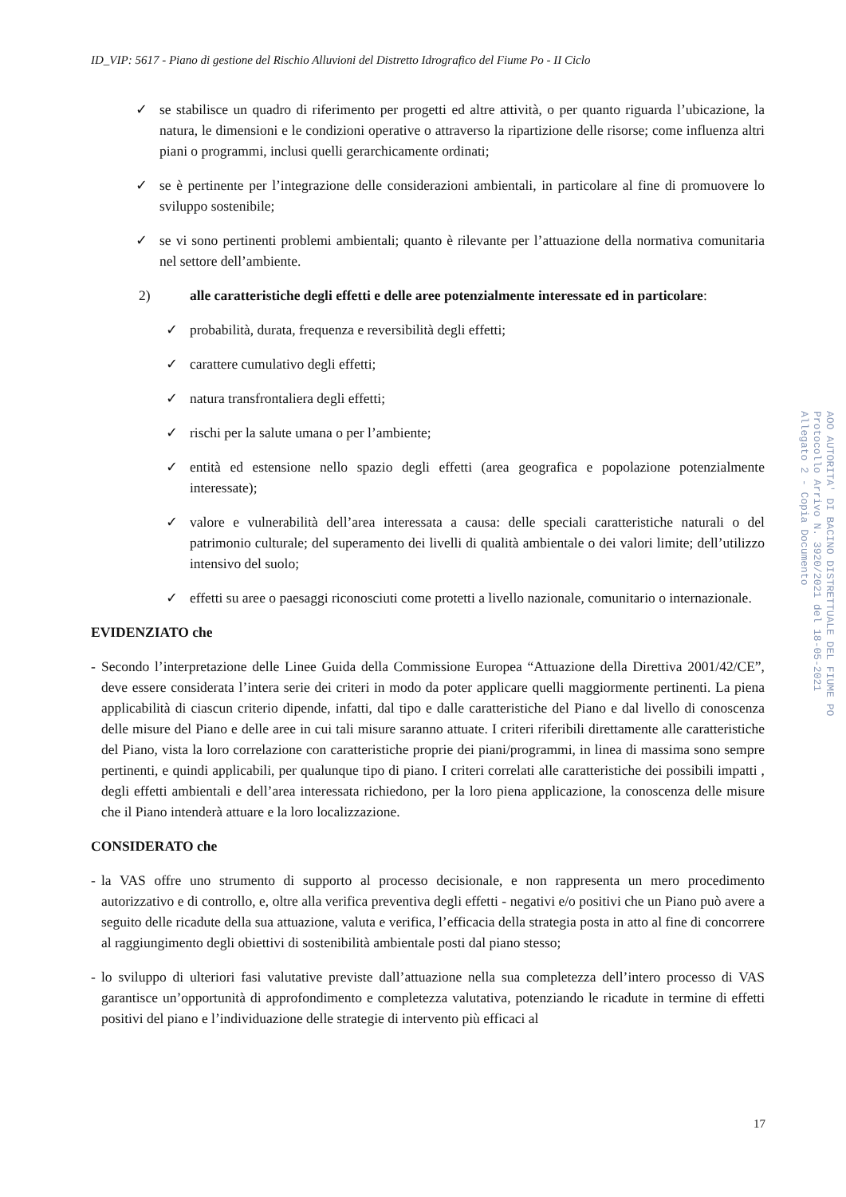ID_VIP: 5617 - Piano di gestione del Rischio Alluvioni del Distretto Idrografico del Fiume Po - II Ciclo
✓ se stabilisce un quadro di riferimento per progetti ed altre attività, o per quanto riguarda l’ubicazione, la natura, le dimensioni e le condizioni operative o attraverso la ripartizione delle risorse; come influenza altri piani o programmi, inclusi quelli gerarchicamente ordinati;
✓ se è pertinente per l’integrazione delle considerazioni ambientali, in particolare al fine di promuovere lo sviluppo sostenibile;
✓ se vi sono pertinenti problemi ambientali; quanto è rilevante per l’attuazione della normativa comunitaria nel settore dell’ambiente.
2) alle caratteristiche degli effetti e delle aree potenzialmente interessate ed in particolare:
✓ probabilità, durata, frequenza e reversibilità degli effetti;
✓ carattere cumulativo degli effetti;
✓ natura transfrontaliera degli effetti;
✓ rischi per la salute umana o per l’ambiente;
✓ entità ed estensione nello spazio degli effetti (area geografica e popolazione potenzialmente interessate);
✓ valore e vulnerabilità dell’area interessata a causa: delle speciali caratteristiche naturali o del patrimonio culturale; del superamento dei livelli di qualità ambientale o dei valori limite; dell’utilizzo intensivo del suolo;
✓ effetti su aree o paesaggi riconosciuti come protetti a livello nazionale, comunitario o internazionale.
EVIDENZIATO che
- Secondo l’interpretazione delle Linee Guida della Commissione Europea “Attuazione della Direttiva 2001/42/CE”, deve essere considerata l’intera serie dei criteri in modo da poter applicare quelli maggiormente pertinenti. La piena applicabilità di ciascun criterio dipende, infatti, dal tipo e dalle caratteristiche del Piano e dal livello di conoscenza delle misure del Piano e delle aree in cui tali misure saranno attuate. I criteri riferibili direttamente alle caratteristiche del Piano, vista la loro correlazione con caratteristiche proprie dei piani/programmi, in linea di massima sono sempre pertinenti, e quindi applicabili, per qualunque tipo di piano. I criteri correlati alle caratteristiche dei possibili impatti , degli effetti ambientali e dell’area interessata richiedono, per la loro piena applicazione, la conoscenza delle misure che il Piano intenderà attuare e la loro localizzazione.
CONSIDERATO che
- la VAS offre uno strumento di supporto al processo decisionale, e non rappresenta un mero procedimento autorizzativo e di controllo, e, oltre alla verifica preventiva degli effetti - negativi e/o positivi che un Piano può avere a seguito delle ricadute della sua attuazione, valuta e verifica, l’efficacia della strategia posta in atto al fine di concorrere al raggiungimento degli obiettivi di sostenibilità ambientale posti dal piano stesso;
- lo sviluppo di ulteriori fasi valutative previste dall’attuazione nella sua completezza dell’intero processo di VAS garantisce un’opportunità di approfondimento e completezza valutativa, potenziando le ricadute in termine di effetti positivi del piano e l’individuazione delle strategie di intervento più efficaci al
AOO AUTORITA' DI BACINO DISTRETTUALE DEL FIUME PO
Protocollo Arrivo N. 3920/2021 del 18-05-2021
Allegato 2 - Copia Documento
17